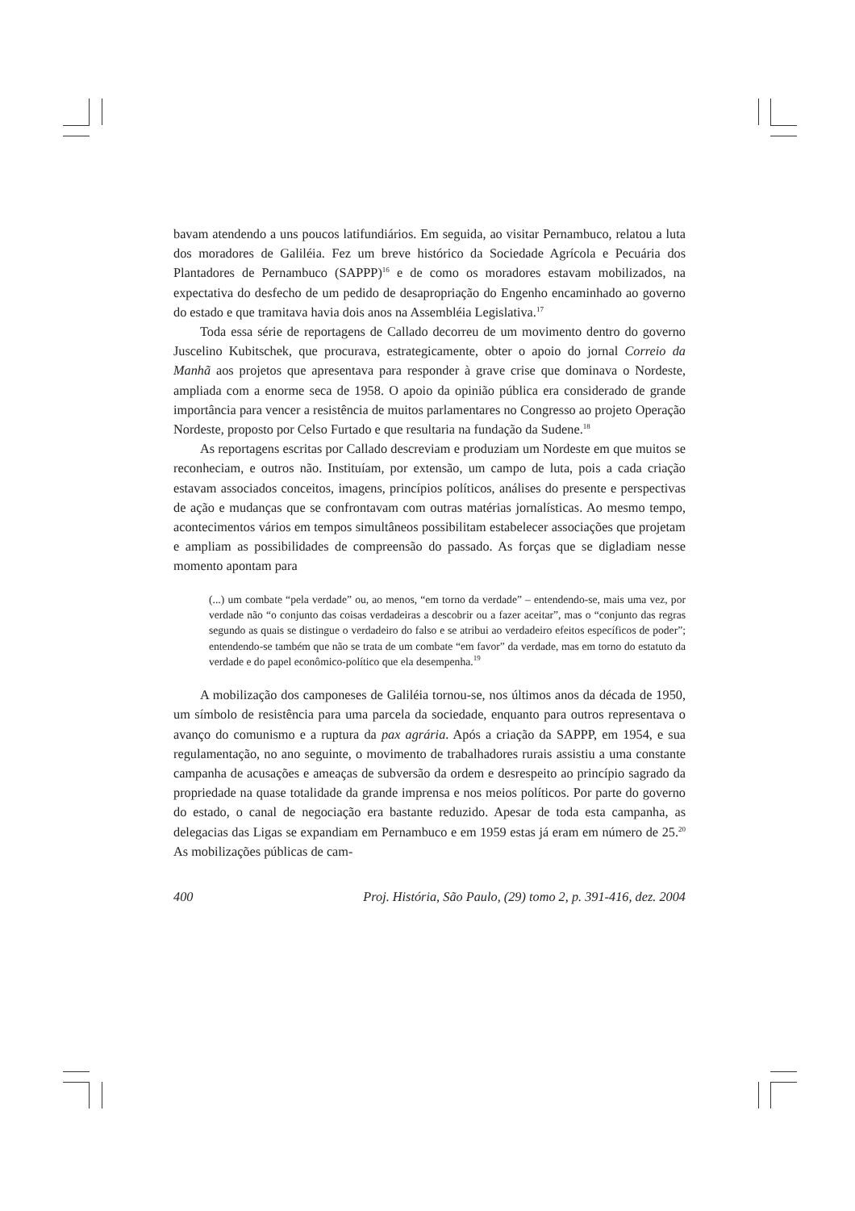bavam atendendo a uns poucos latifundiários. Em seguida, ao visitar Pernambuco, relatou a luta dos moradores de Galiléia. Fez um breve histórico da Sociedade Agrícola e Pecuária dos Plantadores de Pernambuco (SAPPP)<sup>16</sup> e de como os moradores estavam mobilizados, na expectativa do desfecho de um pedido de desapropriação do Engenho encaminhado ao governo do estado e que tramitava havia dois anos na Assembléia Legislativa.<sup>17</sup>
Toda essa série de reportagens de Callado decorreu de um movimento dentro do governo Juscelino Kubitschek, que procurava, estrategicamente, obter o apoio do jornal Correio da Manhã aos projetos que apresentava para responder à grave crise que dominava o Nordeste, ampliada com a enorme seca de 1958. O apoio da opinião pública era considerado de grande importância para vencer a resistência de muitos parlamentares no Congresso ao projeto Operação Nordeste, proposto por Celso Furtado e que resultaria na fundação da Sudene.<sup>18</sup>
As reportagens escritas por Callado descreviam e produziam um Nordeste em que muitos se reconheciam, e outros não. Instituíam, por extensão, um campo de luta, pois a cada criação estavam associados conceitos, imagens, princípios políticos, análises do presente e perspectivas de ação e mudanças que se confrontavam com outras matérias jornalísticas. Ao mesmo tempo, acontecimentos vários em tempos simultâneos possibilitam estabelecer associações que projetam e ampliam as possibilidades de compreensão do passado. As forças que se digladiam nesse momento apontam para
(...) um combate “pela verdade” ou, ao menos, “em torno da verdade” – entendendo-se, mais uma vez, por verdade não “o conjunto das coisas verdadeiras a descobrir ou a fazer aceitar”, mas o “conjunto das regras segundo as quais se distingue o verdadeiro do falso e se atribui ao verdadeiro efeitos específicos de poder”; entendendo-se também que não se trata de um combate “em favor” da verdade, mas em torno do estatuto da verdade e do papel econômico-político que ela desempenha.<sup>19</sup>
A mobilização dos camponeses de Galiléia tornou-se, nos últimos anos da década de 1950, um símbolo de resistência para uma parcela da sociedade, enquanto para outros representava o avanço do comunismo e a ruptura da pax agrária. Após a criação da SAPPP, em 1954, e sua regulamentação, no ano seguinte, o movimento de trabalhadores rurais assistiu a uma constante campanha de acusações e ameaças de subversão da ordem e desrespeito ao princípio sagrado da propriedade na quase totalidade da grande imprensa e nos meios políticos. Por parte do governo do estado, o canal de negociação era bastante reduzido. Apesar de toda esta campanha, as delegacias das Ligas se expandiam em Pernambuco e em 1959 estas já eram em número de 25.<sup>20</sup> As mobilizações públicas de cam-
400 Proj. História, São Paulo, (29) tomo 2, p. 391-416, dez. 2004